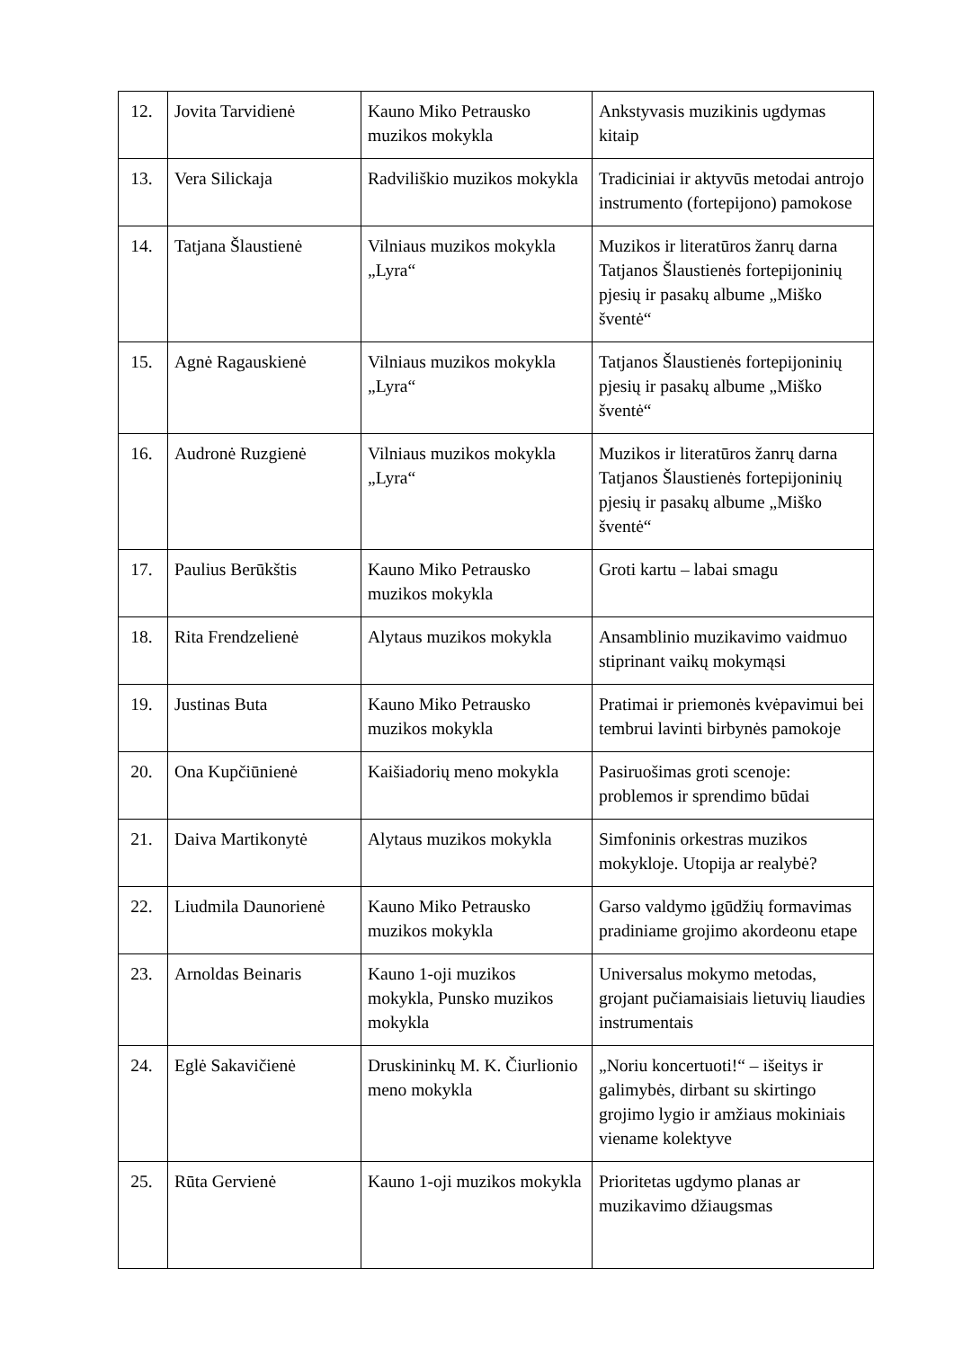| 12. | Jovita Tarvidienė | Kauno Miko Petrausko muzikos mokykla | Ankstyvasis muzikinis ugdymas kitaip |
| 13. | Vera Silickaja | Radviliškio muzikos mokykla | Tradiciniai ir aktyvūs metodai antrojo instrumento (fortepijono) pamokose |
| 14. | Tatjana Šlaustienė | Vilniaus muzikos mokykla „Lyra“ | Muzikos ir literatūros žanrų darna Tatjanos Šlaustienės fortepijoninių pjesių ir pasakų albume „Miško šventė“ |
| 15. | Agnė Ragauskienė | Vilniaus muzikos mokykla „Lyra“ | Tatjanos Šlaustienės fortepijoninių pjesių ir pasakų albume „Miško šventė“ |
| 16. | Audronė Ruzgienė | Vilniaus muzikos mokykla „Lyra“ | Muzikos ir literatūros žanrų darna Tatjanos Šlaustienės fortepijoninių pjesių ir pasakų albume „Miško šventė“ |
| 17. | Paulius Berūkštis | Kauno Miko Petrausko muzikos mokykla | Groti kartu – labai smagu |
| 18. | Rita Frendzelienė | Alytaus muzikos mokykla | Ansamblinio muzikavimo vaidmuo stiprinant vaikų mokymąsi |
| 19. | Justinas Buta | Kauno Miko Petrausko muzikos mokykla | Pratimai ir priemonės kvėpavimui bei tembrui lavinti birbynės pamokoje |
| 20. | Ona Kupčiūnienė | Kaišiadorių meno mokykla | Pasiruošimas groti scenoje: problemos ir sprendimo būdai |
| 21. | Daiva Martikonytė | Alytaus muzikos mokykla | Simfoninis orkestras muzikos mokykloje. Utopija ar realybė? |
| 22. | Liudmila Daunorienė | Kauno Miko Petrausko muzikos mokykla | Garso valdymo įgūdžių formavimas pradiniame grojimo akordeonu etape |
| 23. | Arnoldas Beinaris | Kauno 1-oji muzikos mokykla, Punsko muzikos mokykla | Universalus mokymo metodas, grojant pučiamaisiais lietuvių liaudies instrumentais |
| 24. | Eglė Sakavičienė | Druskininkų M. K. Čiurlionio meno mokykla | „Noriu koncertuoti!“ – išeitys ir galimybės, dirbant su skirtingo grojimo lygio ir amžiaus mokiniais viename kolektyve |
| 25. | Rūta Gervienė | Kauno 1-oji muzikos mokykla | Prioritetas ugdymo planas ar muzikavimo džiaugsmas |